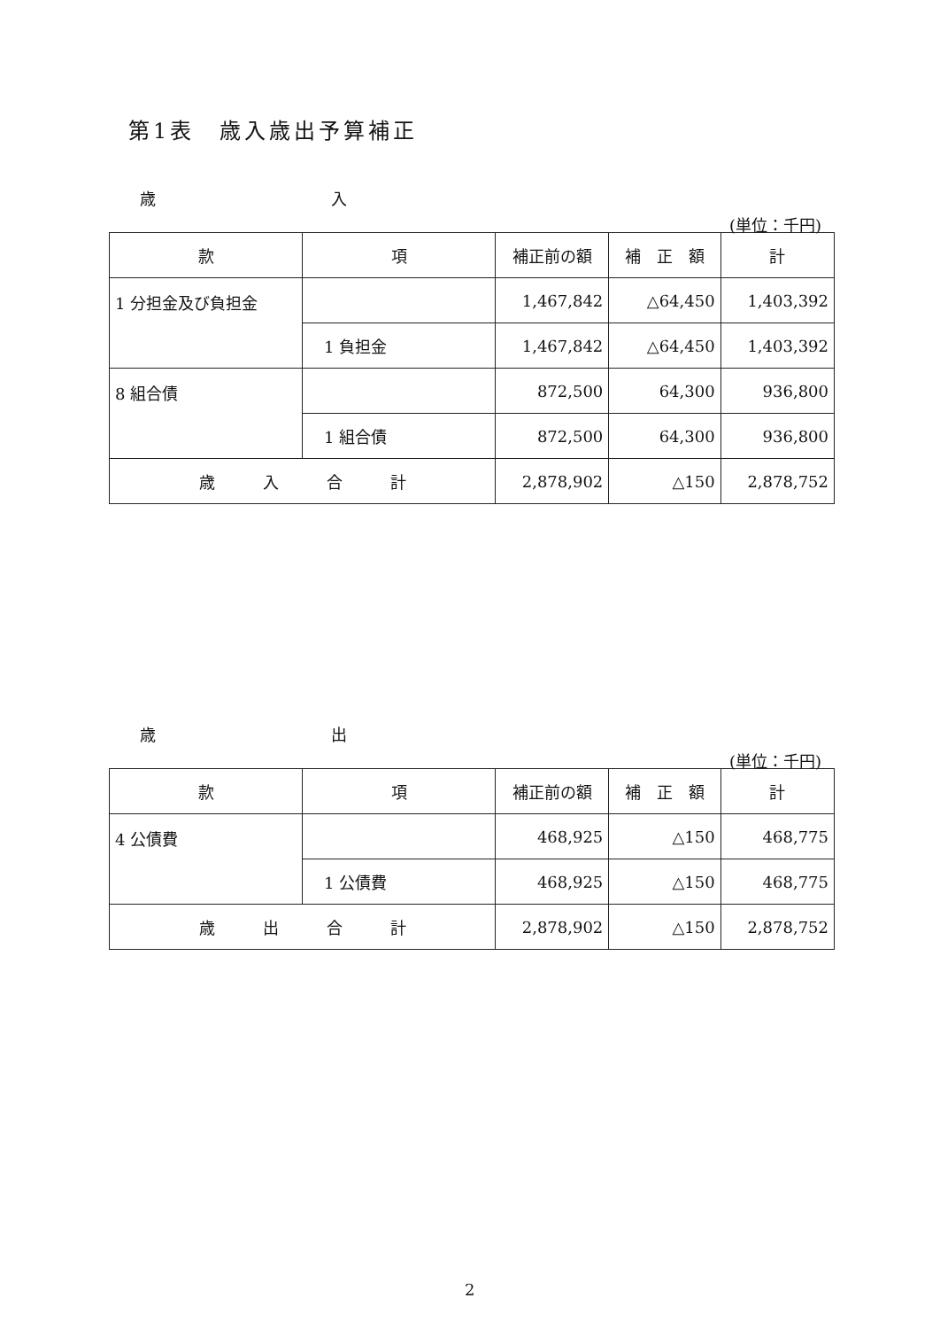第1表　歳入歳出予算補正
歳　　　　　　　　　　　入
(単位：千円)
| 款 | 項 | 補正前の額 | 補 正 額 | 計 |
| --- | --- | --- | --- | --- |
| 1 分担金及び負担金 | | 1,467,842 | △64,450 | 1,403,392 |
| | 1 負担金 | 1,467,842 | △64,450 | 1,403,392 |
| 8 組合債 | | 872,500 | 64,300 | 936,800 |
| | 1 組合債 | 872,500 | 64,300 | 936,800 |
| 歳 入 合 計 | | 2,878,902 | △150 | 2,878,752 |
歳　　　　　　　　　　　出
(単位：千円)
| 款 | 項 | 補正前の額 | 補 正 額 | 計 |
| --- | --- | --- | --- | --- |
| 4 公債費 | | 468,925 | △150 | 468,775 |
| | 1 公債費 | 468,925 | △150 | 468,775 |
| 歳 出 合 計 | | 2,878,902 | △150 | 2,878,752 |
2